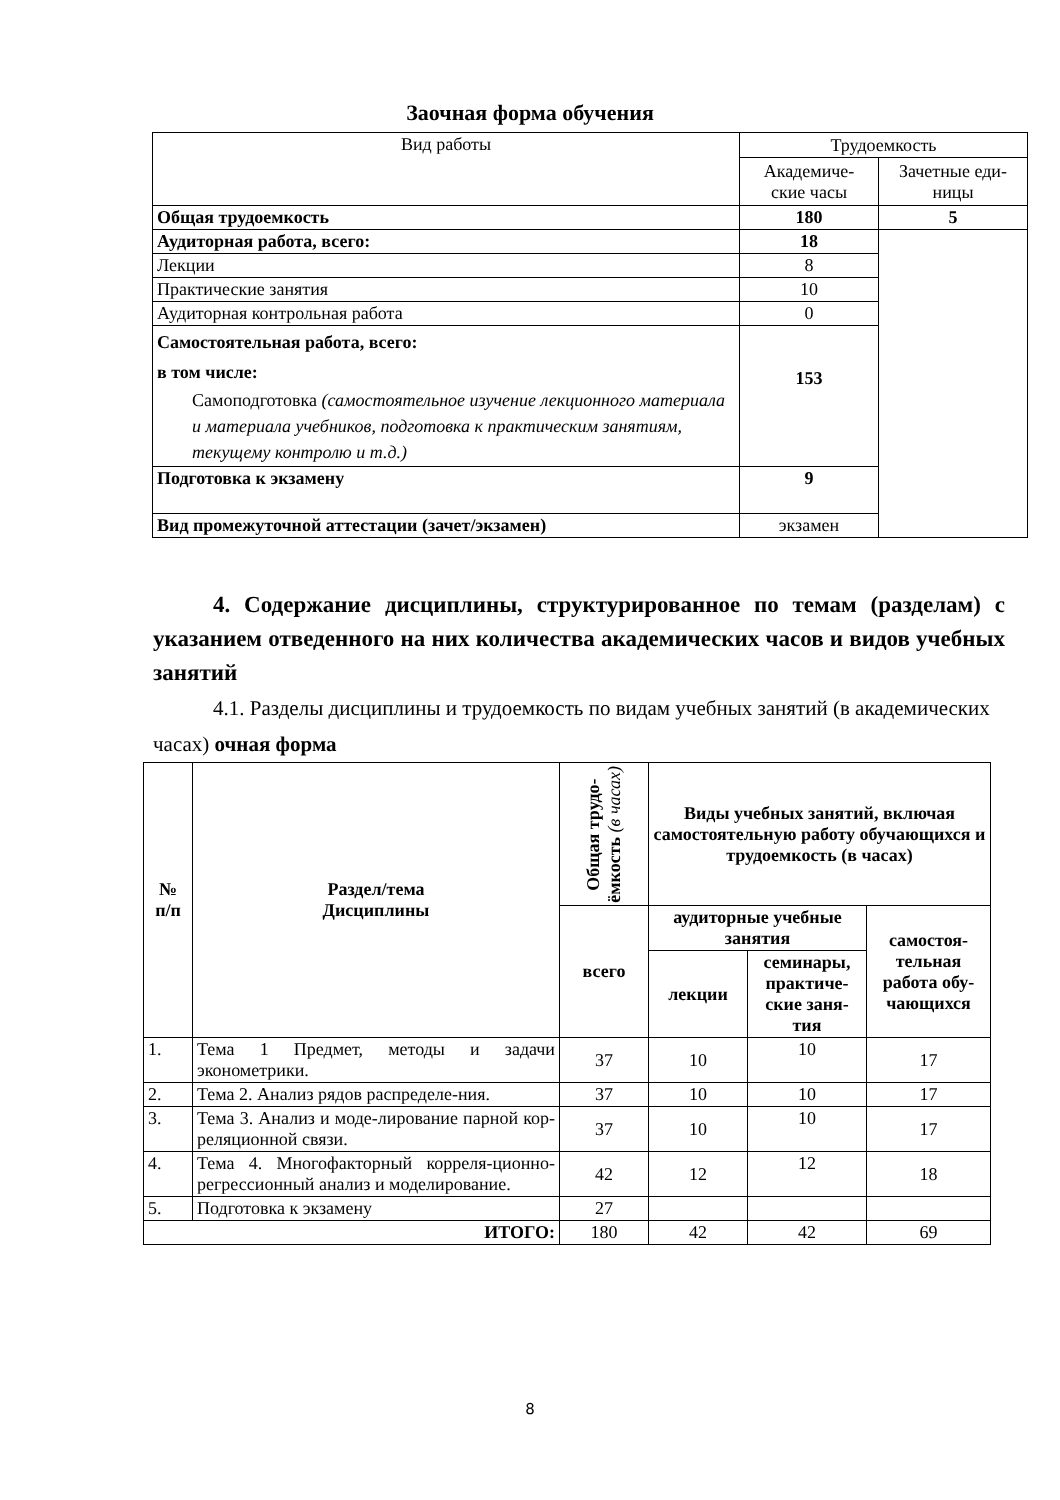Заочная форма обучения
| Вид работы | Трудоемкость | |
| | Академиче- ские часы | Зачетные еди- ницы |
| Общая трудоемкость | 180 | 5 |
| Аудиторная работа, всего: | 18 | |
| Лекции | 8 | |
| Практические занятия | 10 | |
| Аудиторная контрольная работа | 0 | |
| Самостоятельная работа, всего: в том числе: Самоподготовка (самостоятельное изучение лекционного материала и материала учебников, подготовка к практическим занятиям, текущему контролю и т.д.) | 153 | |
| Подготовка к экзамену | 9 | |
| Вид промежуточной аттестации (зачет/экзамен) | экзамен | |
4. Содержание дисциплины, структурированное по темам (разделам) с указанием отведенного на них количества академических часов и видов учебных занятий
4.1. Разделы дисциплины и трудоемкость по видам учебных занятий (в академических часах) очная форма
| № п/п | Раздел/тема Дисциплины | Общая трудо- ёмкость (в часах) | Виды учебных занятий, включая самостоятельную работу обучающихся и трудоемкость (в часах) | | |
| --- | --- | --- | --- | --- | --- |
| | | всего | аудиторные учебные занятия | | самостоя- тельная работа обу- чающихся |
| | | | лекции | семинары, практиче- ские заня- тия | |
| 1. | Тема 1 Предмет, методы и задачи эконометрики. | 37 | 10 | 10 | 17 |
| 2. | Тема 2. Анализ рядов распределе-ния. | 37 | 10 | 10 | 17 |
| 3. | Тема 3. Анализ и моде-лирование парной кор-реляционной связи. | 37 | 10 | 10 | 17 |
| 4. | Тема 4. Многофакторный корреля-ционно-регрессионный анализ и моделирование. | 42 | 12 | 12 | 18 |
| 5. | Подготовка к экзамену | 27 | | | |
| ИТОГО: | | 180 | 42 | 42 | 69 |
8